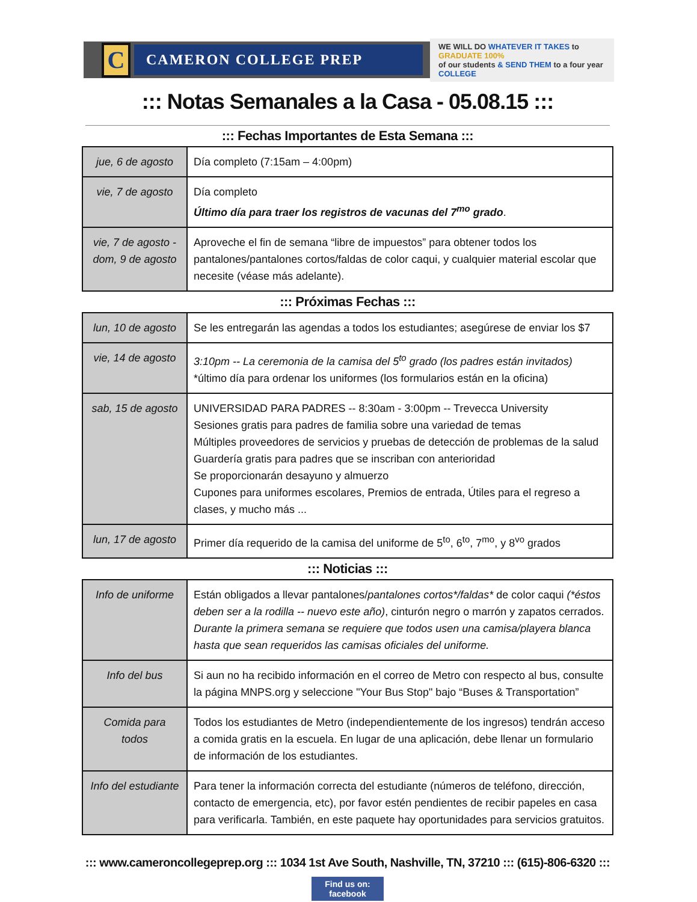C
CAMERON COLLEGE PREP
WE WILL DO WHATEVER IT TAKES to GRADUATE 100%
of our students & SEND THEM to a four year COLLEGE
::: Notas Semanales a la Casa - 05.08.15 :::
::: Fechas Importantes de Esta Semana :::
| jue, 6 de agosto | Día completo (7:15am – 4:00pm) |
| vie, 7 de agosto | Día completo Último día para traer los registros de vacunas del 7<sup>mo</sup> grado . |
| vie, 7 de agosto - dom, 9 de agosto | Aproveche el fin de semana “libre de impuestos” para obtener todos los pantalones/pantalones cortos/faldas de color caqui, y cualquier material escolar que necesite (véase más adelante). |
::: Próximas Fechas :::
| lun, 10 de agosto | Se les entregarán las agendas a todos los estudiantes; asegúrese de enviar los $7 |
| vie, 14 de agosto | 3:10pm -- La ceremonia de la camisa del 5<sup>to</sup> grado (los padres están invitados) *último día para ordenar los uniformes (los formularios están en la oficina) |
| sab, 15 de agosto | UNIVERSIDAD PARA PADRES -- 8:30am - 3:00pm -- Trevecca University Sesiones gratis para padres de familia sobre una variedad de temas Múltiples proveedores de servicios y pruebas de detección de problemas de la salud Guardería gratis para padres que se inscriban con anterioridad Se proporcionarán desayuno y almuerzo Cupones para uniformes escolares, Premios de entrada, Útiles para el regreso a clases, y mucho más ... |
| lun, 17 de agosto | Primer día requerido de la camisa del uniforme de 5<sup>to</sup>, 6<sup>to</sup>, 7<sup>mo</sup>, y 8<sup>vo</sup> grados |
::: Noticias :::
| Info de uniforme | Están obligados a llevar pantalones/ pantalones cortos*/faldas* de color caqui (*éstos deben ser a la rodilla -- nuevo este año) , cinturón negro o marrón y zapatos cerrados. Durante la primera semana se requiere que todos usen una camisa/playera blanca hasta que sean requeridos las camisas oficiales del uniforme. |
| Info del bus | Si aun no ha recibido información en el correo de Metro con respecto al bus, consulte la página MNPS.org y seleccione "Your Bus Stop" bajo “Buses & Transportation” |
| Comida para todos | Todos los estudiantes de Metro (independientemente de los ingresos) tendrán acceso a comida gratis en la escuela. En lugar de una aplicación, debe llenar un formulario de información de los estudiantes. |
| Info del estudiante | Para tener la información correcta del estudiante (números de teléfono, dirección, contacto de emergencia, etc), por favor estén pendientes de recibir papeles en casa para verificarla. También, en este paquete hay oportunidades para servicios gratuitos. |
::: www.cameroncollegeprep.org ::: 1034 1st Ave South, Nashville, TN, 37210 ::: (615)-806-6320 :::
Find us on: facebook